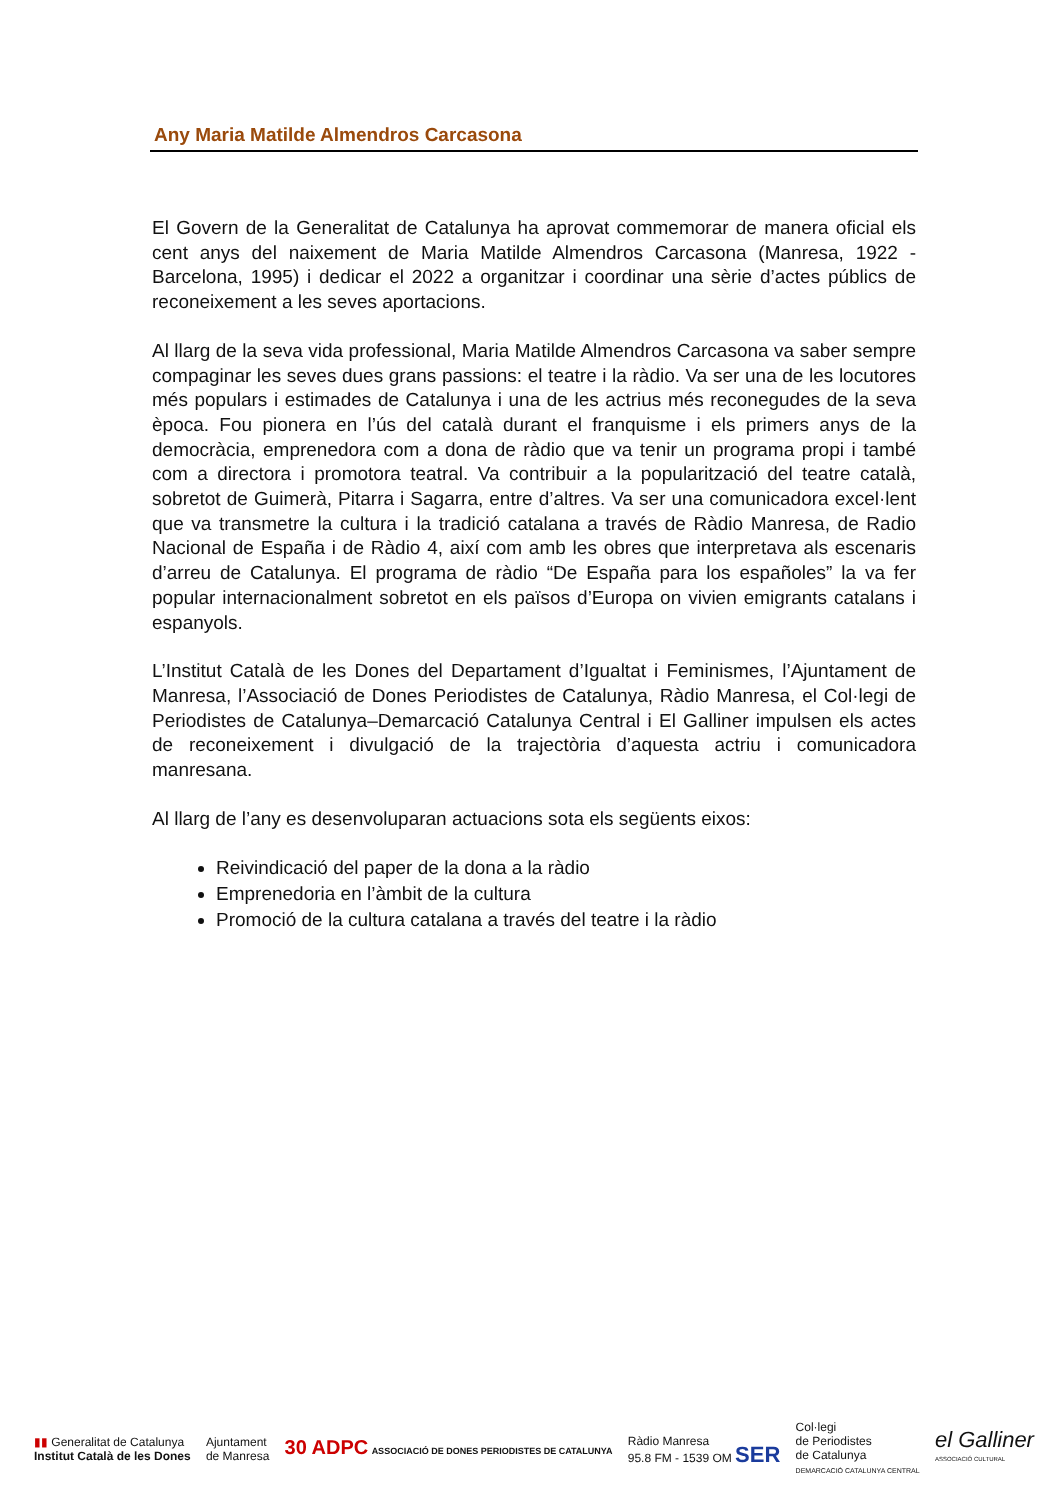Any Maria Matilde Almendros Carcasona
El Govern de la Generalitat de Catalunya ha aprovat commemorar de manera oficial els cent anys del naixement de Maria Matilde Almendros Carcasona (Manresa, 1922 - Barcelona, 1995) i dedicar el 2022 a organitzar i coordinar una sèrie d’actes públics de reconeixement a les seves aportacions.
Al llarg de la seva vida professional, Maria Matilde Almendros Carcasona va saber sempre compaginar les seves dues grans passions: el teatre i la ràdio. Va ser una de les locutores més populars i estimades de Catalunya i una de les actrius més reconegudes de la seva època. Fou pionera en l’ús del català durant el franquisme i els primers anys de la democràcia, emprenedora com a dona de ràdio que va tenir un programa propi i també com a directora i promotora teatral. Va contribuir a la popularització del teatre català, sobretot de Guimerà, Pitarra i Sagarra, entre d’altres. Va ser una comunicadora excel·lent que va transmetre la cultura i la tradició catalana a través de Ràdio Manresa, de Radio Nacional de España i de Ràdio 4, així com amb les obres que interpretava als escenaris d’arreu de Catalunya. El programa de ràdio “De España para los españoles” la va fer popular internacionalment sobretot en els països d’Europa on vivien emigrants catalans i espanyols.
L’Institut Català de les Dones del Departament d’Igualtat i Feminismes, l’Ajuntament de Manresa, l’Associació de Dones Periodistes de Catalunya, Ràdio Manresa, el Col·legi de Periodistes de Catalunya–Demarcació Catalunya Central i El Galliner impulsen els actes de reconeixement i divulgació de la trajectòria d’aquesta actriu i comunicadora manresana.
Al llarg de l’any es desenvoluparan actuacions sota els següents eixos:
Reivindicació del paper de la dona a la ràdio
Emprenedoria en l’àmbit de la cultura
Promoció de la cultura catalana a través del teatre i la ràdio
▮▮ Generalitat de Catalunya
Institut Català de les Dones
Ajuntament
de Manresa
30 ADPC ASSOCIACIÓ DE DONES PERIODISTES DE CATALUNYA
Ràdio Manresa
95.8 FM - 1539 OM SER
Col·legi
de Periodistes
de Catalunya
DEMARCACIÓ CATALUNYA CENTRAL
el Galliner
ASSOCIACIÓ CULTURAL